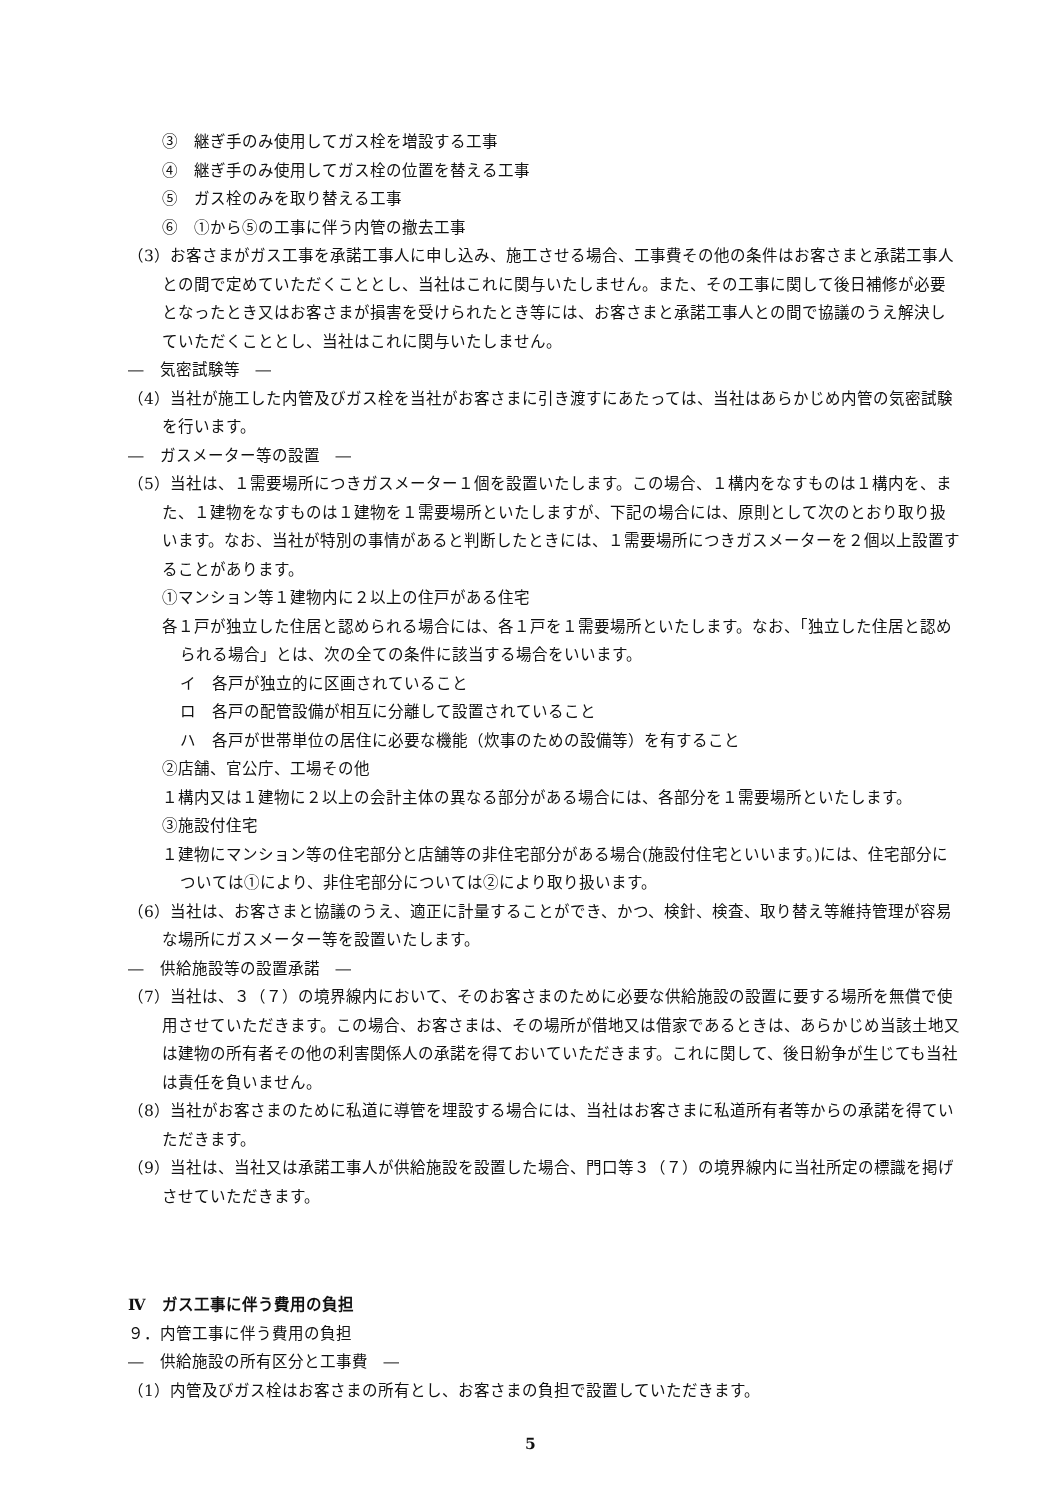③　継ぎ手のみ使用してガス栓を増設する工事
④　継ぎ手のみ使用してガス栓の位置を替える工事
⑤　ガス栓のみを取り替える工事
⑥　①から⑤の工事に伴う内管の撤去工事
（3）お客さまがガス工事を承諾工事人に申し込み、施工させる場合、工事費その他の条件はお客さまと承諾工事人との間で定めていただくこととし、当社はこれに関与いたしません。また、その工事に関して後日補修が必要となったとき又はお客さまが損害を受けられたとき等には、お客さまと承諾工事人との間で協議のうえ解決していただくこととし、当社はこれに関与いたしません。
―　気密試験等　―
（4）当社が施工した内管及びガス栓を当社がお客さまに引き渡すにあたっては、当社はあらかじめ内管の気密試験を行います。
―　ガスメーター等の設置　―
（5）当社は、１需要場所につきガスメーター１個を設置いたします。この場合、１構内をなすものは１構内を、また、１建物をなすものは１建物を１需要場所といたしますが、下記の場合には、原則として次のとおり取り扱います。なお、当社が特別の事情があると判断したときには、１需要場所につきガスメーターを２個以上設置することがあります。
①マンション等１建物内に２以上の住戸がある住宅
各１戸が独立した住居と認められる場合には、各１戸を１需要場所といたします。なお、「独立した住居と認められる場合」とは、次の全ての条件に該当する場合をいいます。
イ　各戸が独立的に区画されていること
ロ　各戸の配管設備が相互に分離して設置されていること
ハ　各戸が世帯単位の居住に必要な機能（炊事のための設備等）を有すること
②店舗、官公庁、工場その他
１構内又は１建物に２以上の会計主体の異なる部分がある場合には、各部分を１需要場所といたします。
③施設付住宅
１建物にマンション等の住宅部分と店舗等の非住宅部分がある場合(施設付住宅といいます。)には、住宅部分については①により、非住宅部分については②により取り扱います。
（6）当社は、お客さまと協議のうえ、適正に計量することができ、かつ、検針、検査、取り替え等維持管理が容易な場所にガスメーター等を設置いたします。
―　供給施設等の設置承諾　―
（7）当社は、３（７）の境界線内において、そのお客さまのために必要な供給施設の設置に要する場所を無償で使用させていただきます。この場合、お客さまは、その場所が借地又は借家であるときは、あらかじめ当該土地又は建物の所有者その他の利害関係人の承諾を得ておいていただきます。これに関して、後日紛争が生じても当社は責任を負いません。
（8）当社がお客さまのために私道に導管を埋設する場合には、当社はお客さまに私道所有者等からの承諾を得ていただきます。
（9）当社は、当社又は承諾工事人が供給施設を設置した場合、門口等３（７）の境界線内に当社所定の標識を掲げさせていただきます。
Ⅳ　ガス工事に伴う費用の負担
９．内管工事に伴う費用の負担
―　供給施設の所有区分と工事費　―
（1）内管及びガス栓はお客さまの所有とし、お客さまの負担で設置していただきます。
5